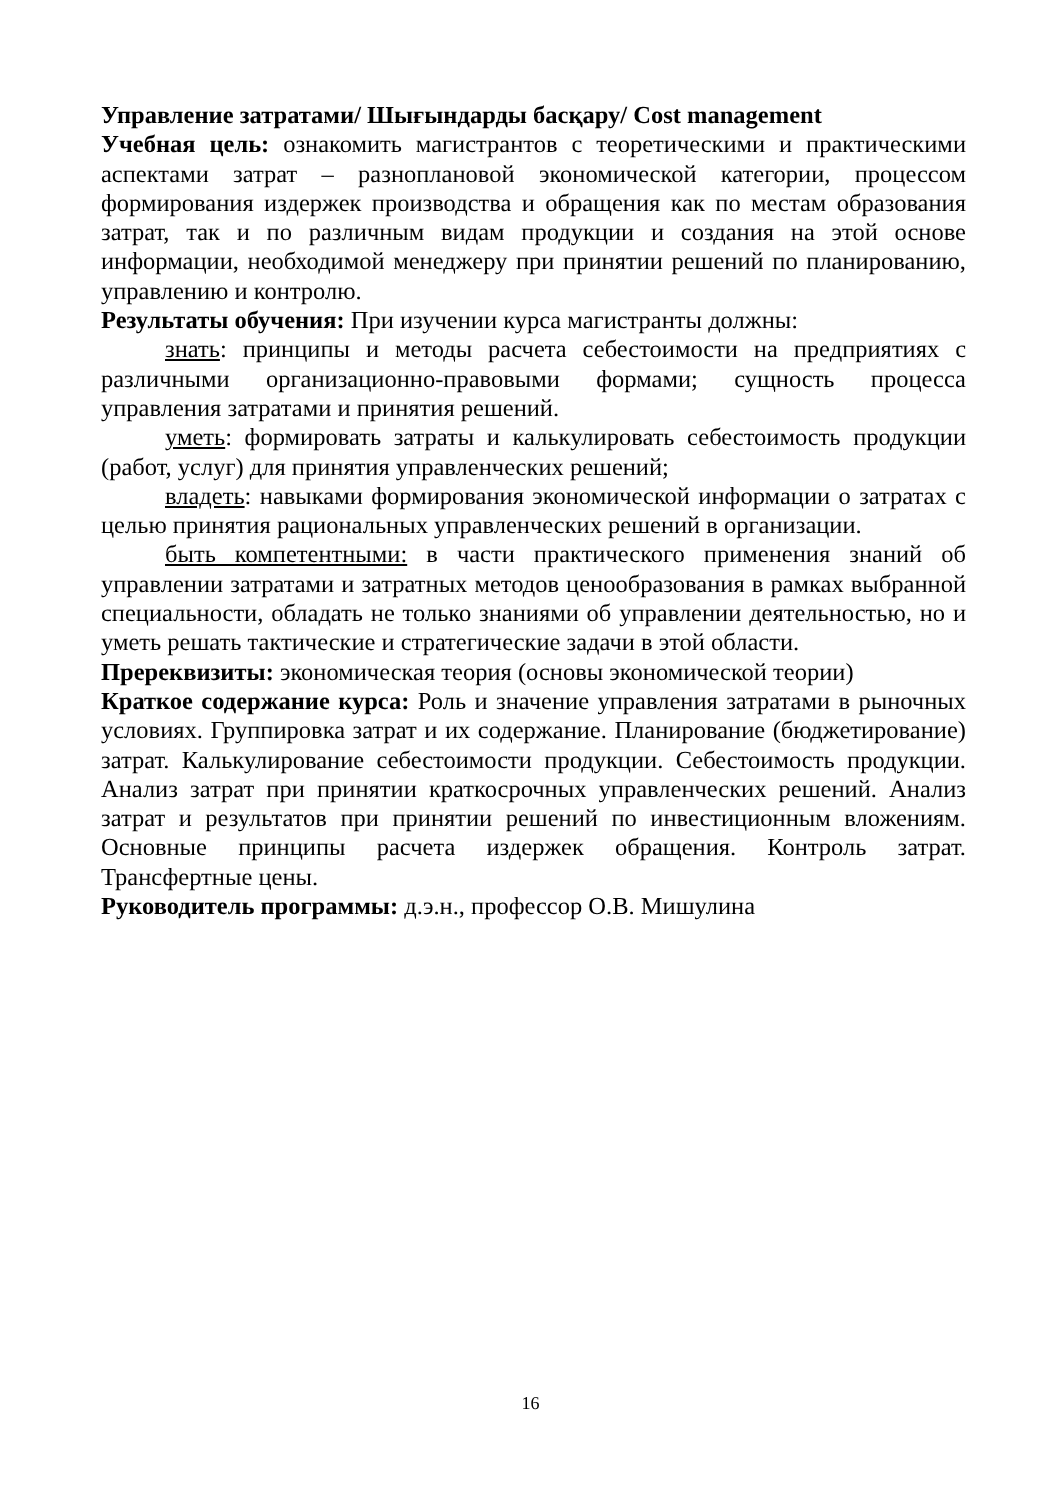Управление затратами/ Шығындарды басқару/ Cost management
Учебная цель: ознакомить магистрантов с теоретическими и практическими аспектами затрат – разноплановой экономической категории, процессом формирования издержек производства и обращения как по местам образования затрат, так и по различным видам продукции и создания на этой основе информации, необходимой менеджеру при принятии решений по планированию, управлению и контролю.
Результаты обучения: При изучении курса магистранты должны:
знать: принципы и методы расчета себестоимости на предприятиях с различными организационно-правовыми формами; сущность процесса управления затратами и принятия решений.
уметь: формировать затраты и калькулировать себестоимость продукции (работ, услуг) для принятия управленческих решений;
владеть: навыками формирования экономической информации о затратах с целью принятия рациональных управленческих решений в организации.
быть компетентными: в части практического применения знаний об управлении затратами и затратных методов ценообразования в рамках выбранной специальности, обладать не только знаниями об управлении деятельностью, но и уметь решать тактические и стратегические задачи в этой области.
Пререквизиты: экономическая теория (основы экономической теории)
Краткое содержание курса: Роль и значение управления затратами в рыночных условиях. Группировка затрат и их содержание. Планирование (бюджетирование) затрат. Калькулирование себестоимости продукции. Себестоимость продукции. Анализ затрат при принятии краткосрочных управленческих решений. Анализ затрат и результатов при принятии решений по инвестиционным вложениям. Основные принципы расчета издержек обращения. Контроль затрат. Трансфертные цены.
Руководитель программы: д.э.н., профессор О.В. Мишулина
16